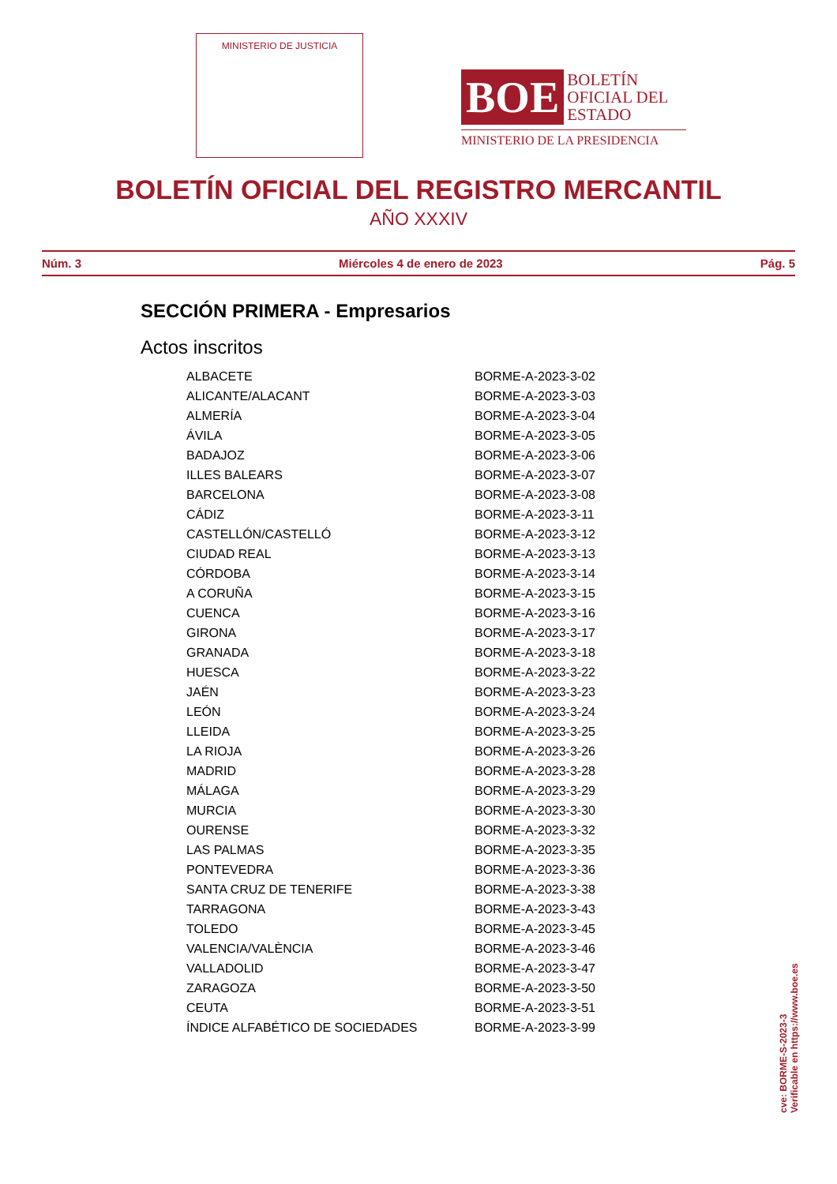MINISTERIO DE JUSTICIA
BOE
BOLETÍN
OFICIAL DEL
ESTADO
MINISTERIO DE LA PRESIDENCIA
BOLETÍN OFICIAL DEL REGISTRO MERCANTIL
AÑO XXXIV
Núm. 3 Miércoles 4 de enero de 2023 Pág. 5
SECCIÓN PRIMERA - Empresarios
Actos inscritos
| ALBACETE | BORME-A-2023-3-02 |
| ALICANTE/ALACANT | BORME-A-2023-3-03 |
| ALMERÍA | BORME-A-2023-3-04 |
| ÁVILA | BORME-A-2023-3-05 |
| BADAJOZ | BORME-A-2023-3-06 |
| ILLES BALEARS | BORME-A-2023-3-07 |
| BARCELONA | BORME-A-2023-3-08 |
| CÁDIZ | BORME-A-2023-3-11 |
| CASTELLÓN/CASTELLÓ | BORME-A-2023-3-12 |
| CIUDAD REAL | BORME-A-2023-3-13 |
| CÓRDOBA | BORME-A-2023-3-14 |
| A CORUÑA | BORME-A-2023-3-15 |
| CUENCA | BORME-A-2023-3-16 |
| GIRONA | BORME-A-2023-3-17 |
| GRANADA | BORME-A-2023-3-18 |
| HUESCA | BORME-A-2023-3-22 |
| JAÉN | BORME-A-2023-3-23 |
| LEÓN | BORME-A-2023-3-24 |
| LLEIDA | BORME-A-2023-3-25 |
| LA RIOJA | BORME-A-2023-3-26 |
| MADRID | BORME-A-2023-3-28 |
| MÁLAGA | BORME-A-2023-3-29 |
| MURCIA | BORME-A-2023-3-30 |
| OURENSE | BORME-A-2023-3-32 |
| LAS PALMAS | BORME-A-2023-3-35 |
| PONTEVEDRA | BORME-A-2023-3-36 |
| SANTA CRUZ DE TENERIFE | BORME-A-2023-3-38 |
| TARRAGONA | BORME-A-2023-3-43 |
| TOLEDO | BORME-A-2023-3-45 |
| VALENCIA/VALÈNCIA | BORME-A-2023-3-46 |
| VALLADOLID | BORME-A-2023-3-47 |
| ZARAGOZA | BORME-A-2023-3-50 |
| CEUTA | BORME-A-2023-3-51 |
| ÍNDICE ALFABÉTICO DE SOCIEDADES | BORME-A-2023-3-99 |
cve: BORME-S-2023-3
Verificable en https://www.boe.es